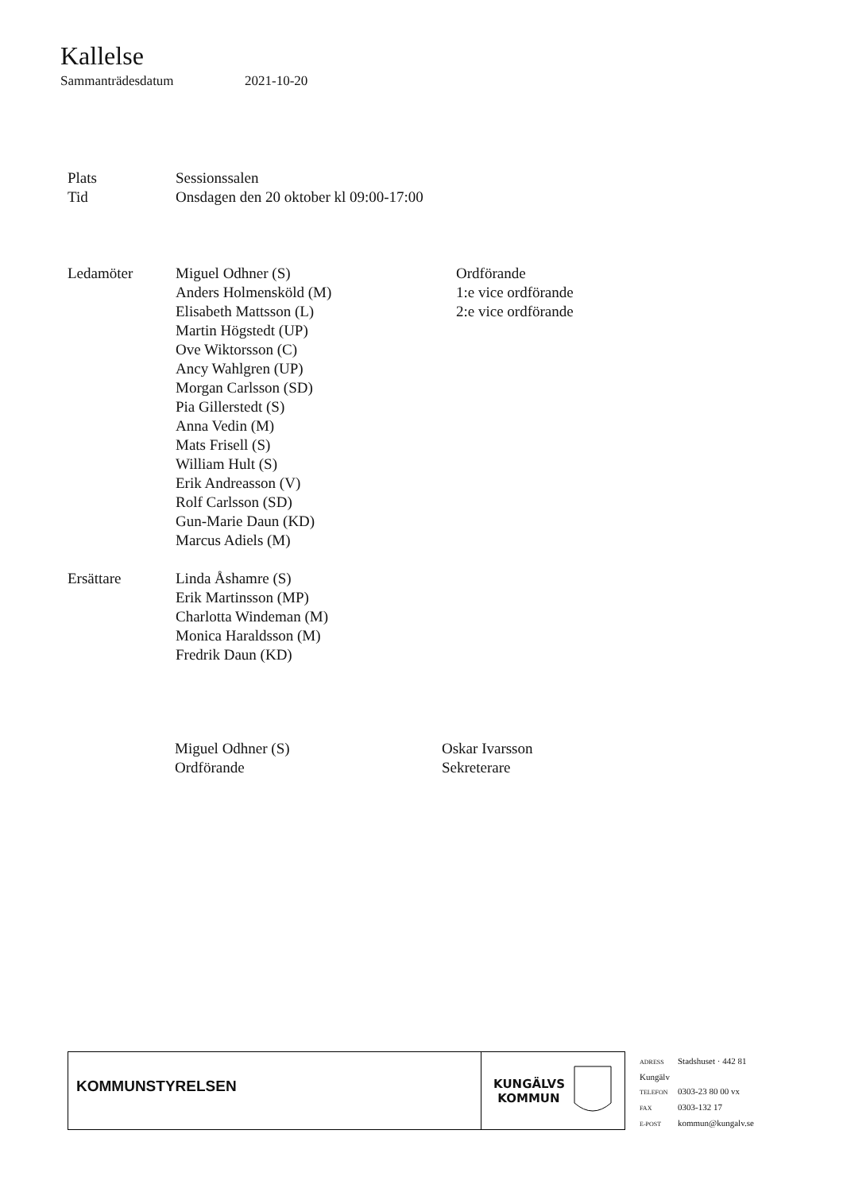Kallelse
Sammanträdesdatum 2021-10-20
Plats Sessionssalen
Tid Onsdagen den 20 oktober kl 09:00-17:00
Ledamöter Miguel Odhner (S)
Anders Holmensköld (M)
Elisabeth Mattsson (L)
Martin Högstedt (UP)
Ove Wiktorsson (C)
Ancy Wahlgren (UP)
Morgan Carlsson (SD)
Pia Gillerstedt (S)
Anna Vedin (M)
Mats Frisell (S)
William Hult (S)
Erik Andreasson (V)
Rolf Carlsson (SD)
Gun-Marie Daun (KD)
Marcus Adiels (M)
Ordförande
1:e vice ordförande
2:e vice ordförande
Ersättare Linda Åshamre (S)
Erik Martinsson (MP)
Charlotta Windeman (M)
Monica Haraldsson (M)
Fredrik Daun (KD)
Miguel Odhner (S)
Ordförande
Oskar Ivarsson
Sekreterare
KOMMUNSTYRELSEN
KUNGÄLVS
KOMMUN
ADRESS Stadshuset · 442 81
Kungälv
TELEFON 0303-23 80 00 vx
FAX 0303-132 17
E-POST kommun@kungalv.se